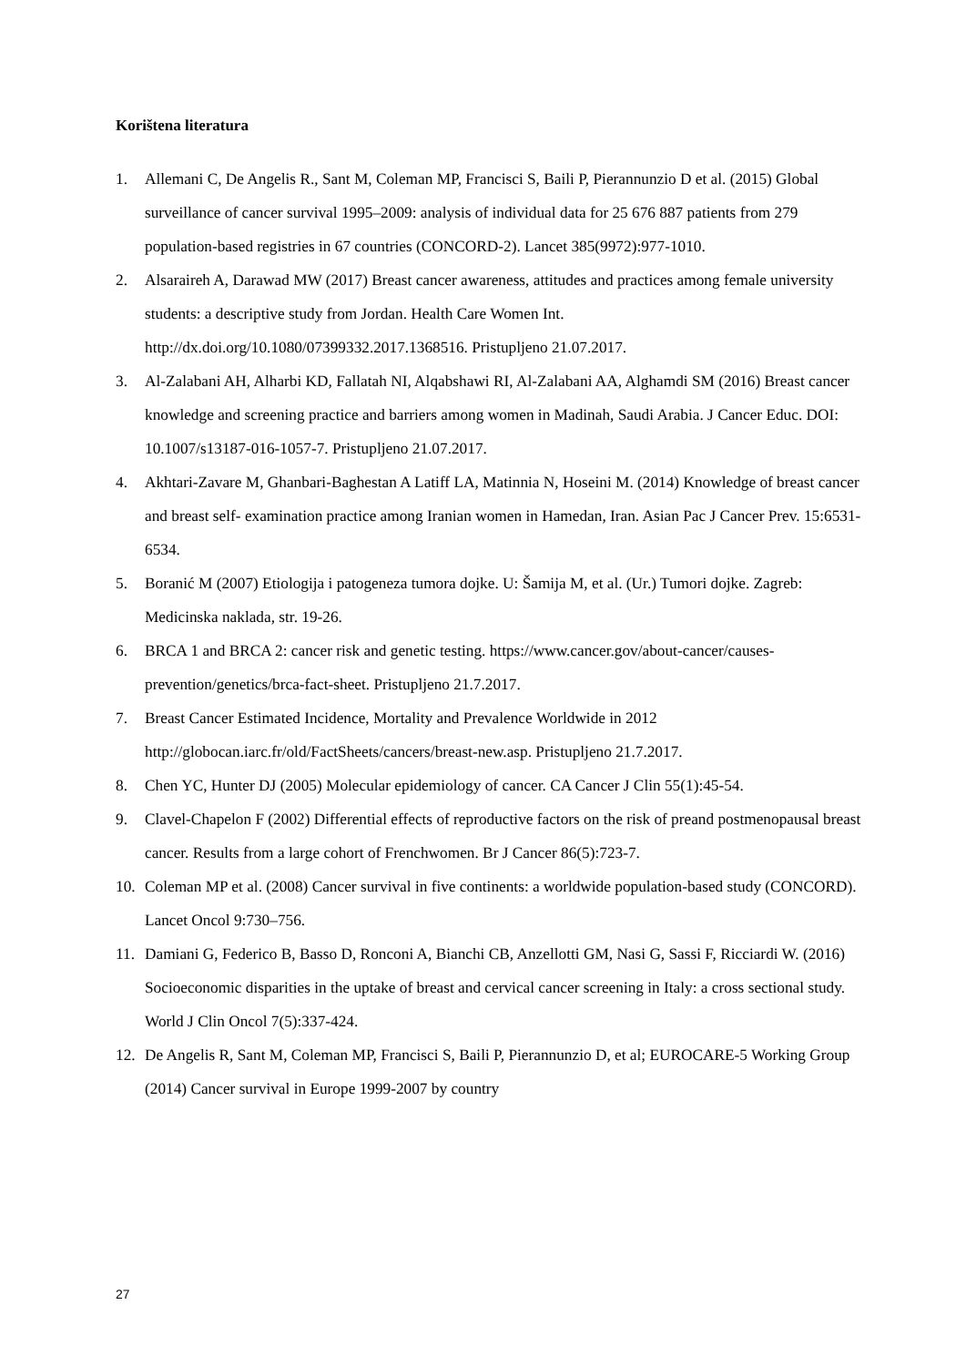Korištena literatura
1. Allemani C, De Angelis R., Sant M, Coleman MP, Francisci S, Baili P, Pierannunzio D et al. (2015) Global surveillance of cancer survival 1995–2009: analysis of individual data for 25 676 887 patients from 279 population-based registries in 67 countries (CONCORD-2). Lancet 385(9972):977-1010.
2. Alsaraireh A, Darawad MW (2017) Breast cancer awareness, attitudes and practices among female university students: a descriptive study from Jordan. Health Care Women Int. http://dx.doi.org/10.1080/07399332.2017.1368516. Pristupljeno 21.07.2017.
3. Al-Zalabani AH, Alharbi KD, Fallatah NI, Alqabshawi RI, Al-Zalabani AA, Alghamdi SM (2016) Breast cancer knowledge and screening practice and barriers among women in Madinah, Saudi Arabia. J Cancer Educ. DOI: 10.1007/s13187-016-1057-7. Pristupljeno 21.07.2017.
4. Akhtari-Zavare M, Ghanbari-Baghestan A Latiff LA, Matinnia N, Hoseini M. (2014) Knowledge of breast cancer and breast self- examination practice among Iranian women in Hamedan, Iran. Asian Pac J Cancer Prev. 15:6531-6534.
5. Boranić M (2007) Etiologija i patogeneza tumora dojke. U: Šamija M, et al. (Ur.) Tumori dojke. Zagreb: Medicinska naklada, str. 19-26.
6. BRCA 1 and BRCA 2: cancer risk and genetic testing. https://www.cancer.gov/about-cancer/causes-prevention/genetics/brca-fact-sheet. Pristupljeno 21.7.2017.
7. Breast Cancer Estimated Incidence, Mortality and Prevalence Worldwide in 2012 http://globocan.iarc.fr/old/FactSheets/cancers/breast-new.asp. Pristupljeno 21.7.2017.
8. Chen YC, Hunter DJ (2005) Molecular epidemiology of cancer. CA Cancer J Clin 55(1):45-54.
9. Clavel-Chapelon F (2002) Differential effects of reproductive factors on the risk of preand postmenopausal breast cancer. Results from a large cohort of Frenchwomen. Br J Cancer 86(5):723-7.
10. Coleman MP et al. (2008) Cancer survival in five continents: a worldwide population-based study (CONCORD). Lancet Oncol 9:730–756.
11. Damiani G, Federico B, Basso D, Ronconi A, Bianchi CB, Anzellotti GM, Nasi G, Sassi F, Ricciardi W. (2016) Socioeconomic disparities in the uptake of breast and cervical cancer screening in Italy: a cross sectional study. World J Clin Oncol 7(5):337-424.
12. De Angelis R, Sant M, Coleman MP, Francisci S, Baili P, Pierannunzio D, et al; EUROCARE-5 Working Group (2014) Cancer survival in Europe 1999-2007 by country
27